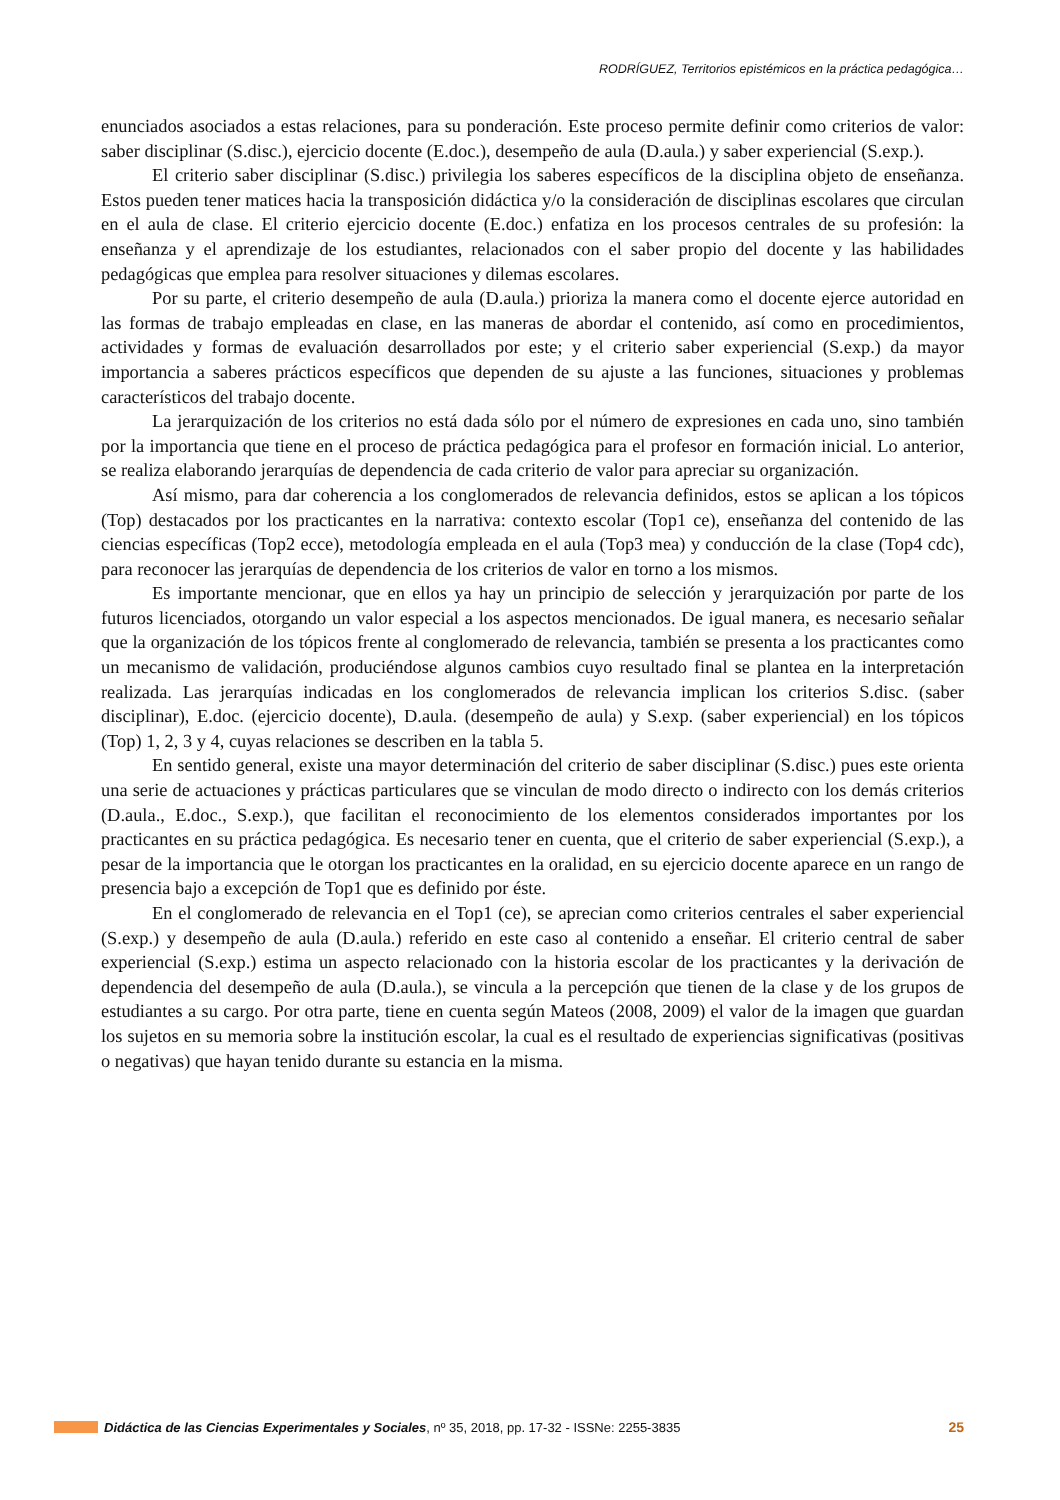RODRÍGUEZ, Territorios epistémicos en la práctica pedagógica…
enunciados asociados a estas relaciones, para su ponderación. Este proceso permite definir como criterios de valor: saber disciplinar (S.disc.), ejercicio docente (E.doc.), desempeño de aula (D.aula.) y saber experiencial (S.exp.).
El criterio saber disciplinar (S.disc.) privilegia los saberes específicos de la disciplina objeto de enseñanza. Estos pueden tener matices hacia la transposición didáctica y/o la consideración de disciplinas escolares que circulan en el aula de clase. El criterio ejercicio docente (E.doc.) enfatiza en los procesos centrales de su profesión: la enseñanza y el aprendizaje de los estudiantes, relacionados con el saber propio del docente y las habilidades pedagógicas que emplea para resolver situaciones y dilemas escolares.
Por su parte, el criterio desempeño de aula (D.aula.) prioriza la manera como el docente ejerce autoridad en las formas de trabajo empleadas en clase, en las maneras de abordar el contenido, así como en procedimientos, actividades y formas de evaluación desarrollados por este; y el criterio saber experiencial (S.exp.) da mayor importancia a saberes prácticos específicos que dependen de su ajuste a las funciones, situaciones y problemas característicos del trabajo docente.
La jerarquización de los criterios no está dada sólo por el número de expresiones en cada uno, sino también por la importancia que tiene en el proceso de práctica pedagógica para el profesor en formación inicial. Lo anterior, se realiza elaborando jerarquías de dependencia de cada criterio de valor para apreciar su organización.
Así mismo, para dar coherencia a los conglomerados de relevancia definidos, estos se aplican a los tópicos (Top) destacados por los practicantes en la narrativa: contexto escolar (Top1 ce), enseñanza del contenido de las ciencias específicas (Top2 ecce), metodología empleada en el aula (Top3 mea) y conducción de la clase (Top4 cdc), para reconocer las jerarquías de dependencia de los criterios de valor en torno a los mismos.
Es importante mencionar, que en ellos ya hay un principio de selección y jerarquización por parte de los futuros licenciados, otorgando un valor especial a los aspectos mencionados. De igual manera, es necesario señalar que la organización de los tópicos frente al conglomerado de relevancia, también se presenta a los practicantes como un mecanismo de validación, produciéndose algunos cambios cuyo resultado final se plantea en la interpretación realizada. Las jerarquías indicadas en los conglomerados de relevancia implican los criterios S.disc. (saber disciplinar), E.doc. (ejercicio docente), D.aula. (desempeño de aula) y S.exp. (saber experiencial) en los tópicos (Top) 1, 2, 3 y 4, cuyas relaciones se describen en la tabla 5.
En sentido general, existe una mayor determinación del criterio de saber disciplinar (S.disc.) pues este orienta una serie de actuaciones y prácticas particulares que se vinculan de modo directo o indirecto con los demás criterios (D.aula., E.doc., S.exp.), que facilitan el reconocimiento de los elementos considerados importantes por los practicantes en su práctica pedagógica. Es necesario tener en cuenta, que el criterio de saber experiencial (S.exp.), a pesar de la importancia que le otorgan los practicantes en la oralidad, en su ejercicio docente aparece en un rango de presencia bajo a excepción de Top1 que es definido por éste.
En el conglomerado de relevancia en el Top1 (ce), se aprecian como criterios centrales el saber experiencial (S.exp.) y desempeño de aula (D.aula.) referido en este caso al contenido a enseñar. El criterio central de saber experiencial (S.exp.) estima un aspecto relacionado con la historia escolar de los practicantes y la derivación de dependencia del desempeño de aula (D.aula.), se vincula a la percepción que tienen de la clase y de los grupos de estudiantes a su cargo. Por otra parte, tiene en cuenta según Mateos (2008, 2009) el valor de la imagen que guardan los sujetos en su memoria sobre la institución escolar, la cual es el resultado de experiencias significativas (positivas o negativas) que hayan tenido durante su estancia en la misma.
Didáctica de las Ciencias Experimentales y Sociales, nº 35, 2018, pp. 17-32 - ISSNe: 2255-3835 25